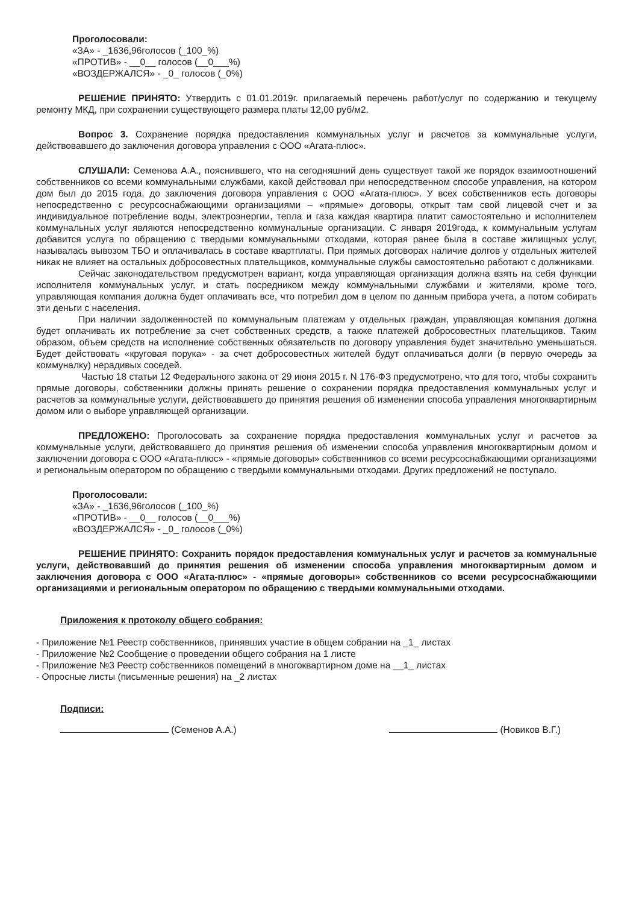Проголосовали:
«ЗА» - _1636,96голосов (_100_%)
«ПРОТИВ» - __0__ голосов (__0___%)
«ВОЗДЕРЖАЛСЯ» - _0_ голосов (_0%)
РЕШЕНИЕ ПРИНЯТО: Утвердить с 01.01.2019г. прилагаемый перечень работ/услуг по содержанию и текущему ремонту МКД, при сохранении существующего размера платы 12,00 руб/м2.
Вопрос 3. Сохранение порядка предоставления коммунальных услуг и расчетов за коммунальные услуги, действовавшего до заключения договора управления с ООО «Агата-плюс».
СЛУШАЛИ: Семенова А.А., пояснившего, что на сегодняшний день существует такой же порядок взаимоотношений собственников со всеми коммунальными службами, какой действовал при непосредственном способе управления, на котором дом был до 2015 года, до заключения договора управления с ООО «Агата-плюс». У всех собственников есть договоры непосредственно с ресурсоснабжающими организациями – «прямые» договоры, открыт там свой лицевой счет и за индивидуальное потребление воды, электроэнергии, тепла и газа каждая квартира платит самостоятельно и исполнителем коммунальных услуг являются непосредственно коммунальные организации. С января 2019года, к коммунальным услугам добавится услуга по обращению с твердыми коммунальными отходами, которая ранее была в составе жилищных услуг, называлась вывозом ТБО и оплачивалась в составе квартплаты. При прямых договорах наличие долгов у отдельных жителей никак не влияет на остальных добросовестных плательщиков, коммунальные службы самостоятельно работают с должниками.
Сейчас законодательством предусмотрен вариант, когда управляющая организация должна взять на себя функции исполнителя коммунальных услуг, и стать посредником между коммунальными службами и жителями, кроме того, управляющая компания должна будет оплачивать все, что потребил дом в целом по данным прибора учета, а потом собирать эти деньги с населения.
При наличии задолженностей по коммунальным платежам у отдельных граждан, управляющая компания должна будет оплачивать их потребление за счет собственных средств, а также платежей добросовестных плательщиков. Таким образом, объем средств на исполнение собственных обязательств по договору управления будет значительно уменьшаться. Будет действовать «круговая порука» - за счет добросовестных жителей будут оплачиваться долги (в первую очередь за коммуналку) нерадивых соседей.
Частью 18 статьи 12 Федерального закона от 29 июня 2015 г. N 176-ФЗ предусмотрено, что для того, чтобы сохранить прямые договоры, собственники должны принять решение о сохранении порядка предоставления коммунальных услуг и расчетов за коммунальные услуги, действовавшего до принятия решения об изменении способа управления многоквартирным домом или о выборе управляющей организации.
ПРЕДЛОЖЕНО: Проголосовать за сохранение порядка предоставления коммунальных услуг и расчетов за коммунальные услуги, действовавшего до принятия решения об изменении способа управления многоквартирным домом и заключении договора с ООО «Агата-плюс» - «прямые договоры» собственников со всеми ресурсоснабжающими организациями и региональным оператором по обращению с твердыми коммунальными отходами. Других предложений не поступало.
Проголосовали:
«ЗА» - _1636,96голосов (_100_%)
«ПРОТИВ» - __0__ голосов (__0___%)
«ВОЗДЕРЖАЛСЯ» - _0_ голосов (_0%)
РЕШЕНИЕ ПРИНЯТО: Сохранить порядок предоставления коммунальных услуг и расчетов за коммунальные услуги, действовавший до принятия решения об изменении способа управления многоквартирным домом и заключения договора с ООО «Агата-плюс» - «прямые договоры» собственников со всеми ресурсоснабжающими организациями и региональным оператором по обращению с твердыми коммунальными отходами.
Приложения к протоколу общего собрания:
- Приложение №1 Реестр собственников, принявших участие в общем собрании на _1_ листах
- Приложение №2 Сообщение о проведении общего собрания на 1 листе
- Приложение №3 Реестр собственников помещений в многоквартирном доме на __1_ листах
- Опросные листы (письменные решения) на _2 листах
Подписи:
(Семенов А.А.) (Новиков В.Г.)